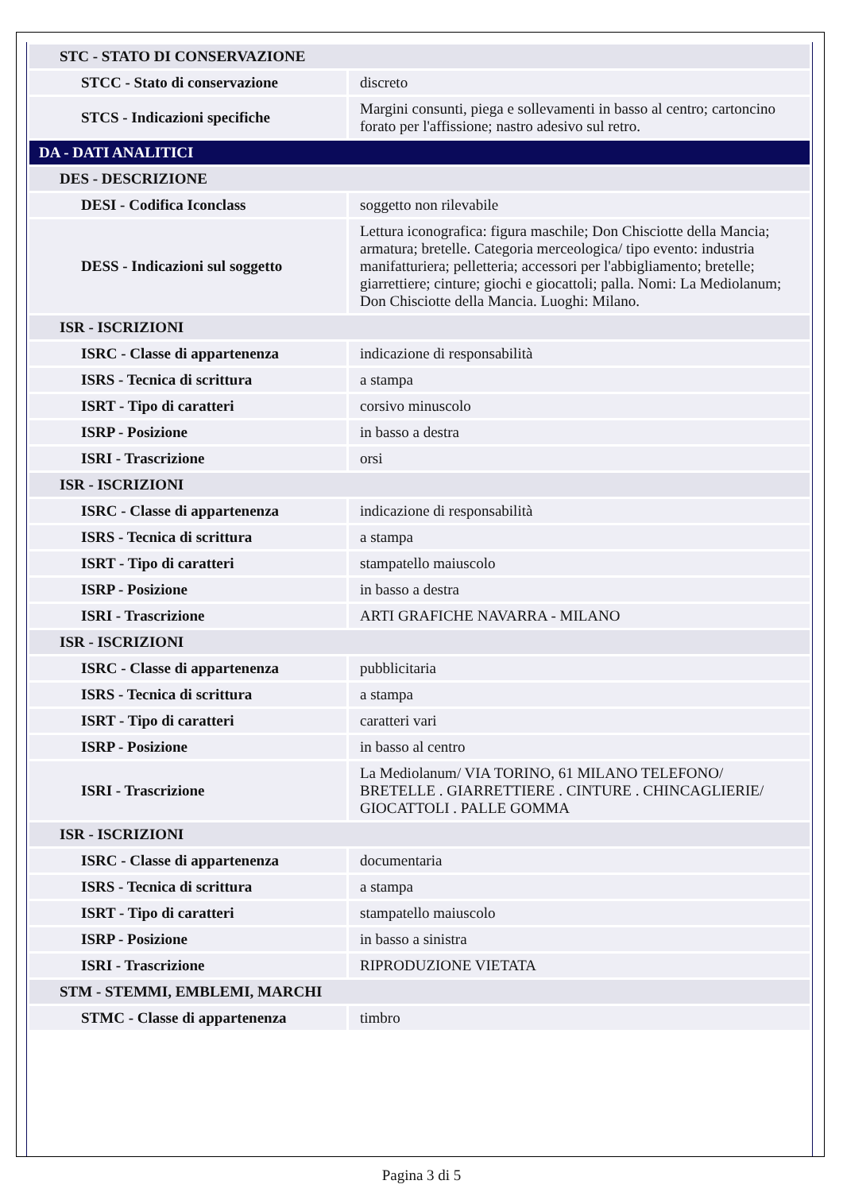| STC - STATO DI CONSERVAZIONE | |
| STCC - Stato di conservazione | discreto |
| STCS - Indicazioni specifiche | Margini consunti, piega e sollevamenti in basso al centro; cartoncino forato per l'affissione; nastro adesivo sul retro. |
| DA - DATI ANALITICI | |
| DES - DESCRIZIONE | |
| DESI - Codifica Iconclass | soggetto non rilevabile |
| DESS - Indicazioni sul soggetto | Lettura iconografica: figura maschile; Don Chisciotte della Mancia; armatura; bretelle. Categoria merceologica/ tipo evento: industria manifatturiera; pelletteria; accessori per l'abbigliamento; bretelle; giarrettiere; cinture; giochi e giocattoli; palla. Nomi: La Mediolanum; Don Chisciotte della Mancia. Luoghi: Milano. |
| ISR - ISCRIZIONI | |
| ISRC - Classe di appartenenza | indicazione di responsabilità |
| ISRS - Tecnica di scrittura | a stampa |
| ISRT - Tipo di caratteri | corsivo minuscolo |
| ISRP - Posizione | in basso a destra |
| ISRI - Trascrizione | orsi |
| ISR - ISCRIZIONI | |
| ISRC - Classe di appartenenza | indicazione di responsabilità |
| ISRS - Tecnica di scrittura | a stampa |
| ISRT - Tipo di caratteri | stampatello maiuscolo |
| ISRP - Posizione | in basso a destra |
| ISRI - Trascrizione | ARTI GRAFICHE NAVARRA - MILANO |
| ISR - ISCRIZIONI | |
| ISRC - Classe di appartenenza | pubblicitaria |
| ISRS - Tecnica di scrittura | a stampa |
| ISRT - Tipo di caratteri | caratteri vari |
| ISRP - Posizione | in basso al centro |
| ISRI - Trascrizione | La Mediolanum/ VIA TORINO, 61 MILANO TELEFONO/ BRETELLE . GIARRETTIERE . CINTURE . CHINCAGLIERIE/ GIOCATTOLI . PALLE GOMMA |
| ISR - ISCRIZIONI | |
| ISRC - Classe di appartenenza | documentaria |
| ISRS - Tecnica di scrittura | a stampa |
| ISRT - Tipo di caratteri | stampatello maiuscolo |
| ISRP - Posizione | in basso a sinistra |
| ISRI - Trascrizione | RIPRODUZIONE VIETATA |
| STM - STEMMI, EMBLEMI, MARCHI | |
| STMC - Classe di appartenenza | timbro |
Pagina 3 di 5